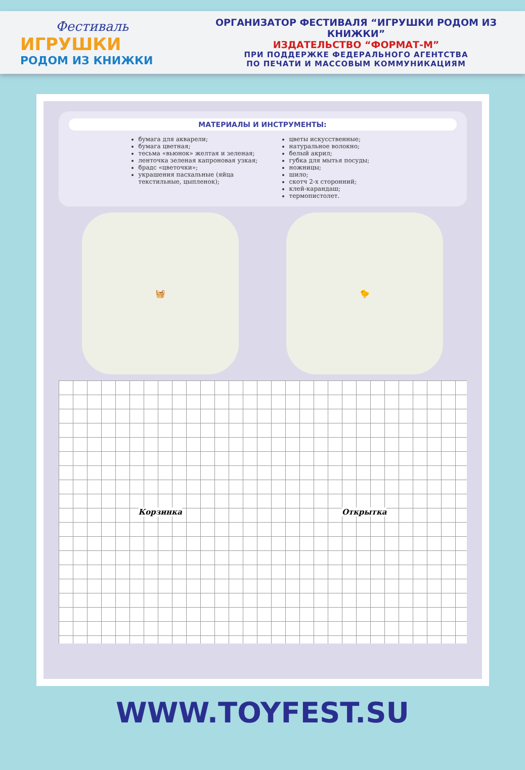Фестиваль
ИГРУШКИ
РОДОМ ИЗ КНИЖКИ
ОРГАНИЗАТОР ФЕСТИВАЛЯ “ИГРУШКИ РОДОМ ИЗ КНИЖКИ”
ИЗДАТЕЛЬСТВО “ФОРМАТ-М”
ПРИ ПОДДЕРЖКЕ ФЕДЕРАЛЬНОГО АГЕНТСТВА
ПО ПЕЧАТИ И МАССОВЫМ КОММУНИКАЦИЯМ
МАТЕРИАЛЫ И ИНСТРУМЕНТЫ:
бумага для акварели;
бумага цветная;
тесьма «вьюнок» желтая и зеленая;
ленточка зеленая капроновая узкая;
брадс «цветочки»;
украшения пасхальные (яйца текстильные, цыпленок);
цветы искусственные;
натуральное волокно;
белый акрил;
губка для мытья посуды;
ножницы;
шило;
скотч 2-х сторонний;
клей-карандаш;
термопистолет.
🧺 🐤
Корзинка Открытка
WWW.TOYFEST.SU